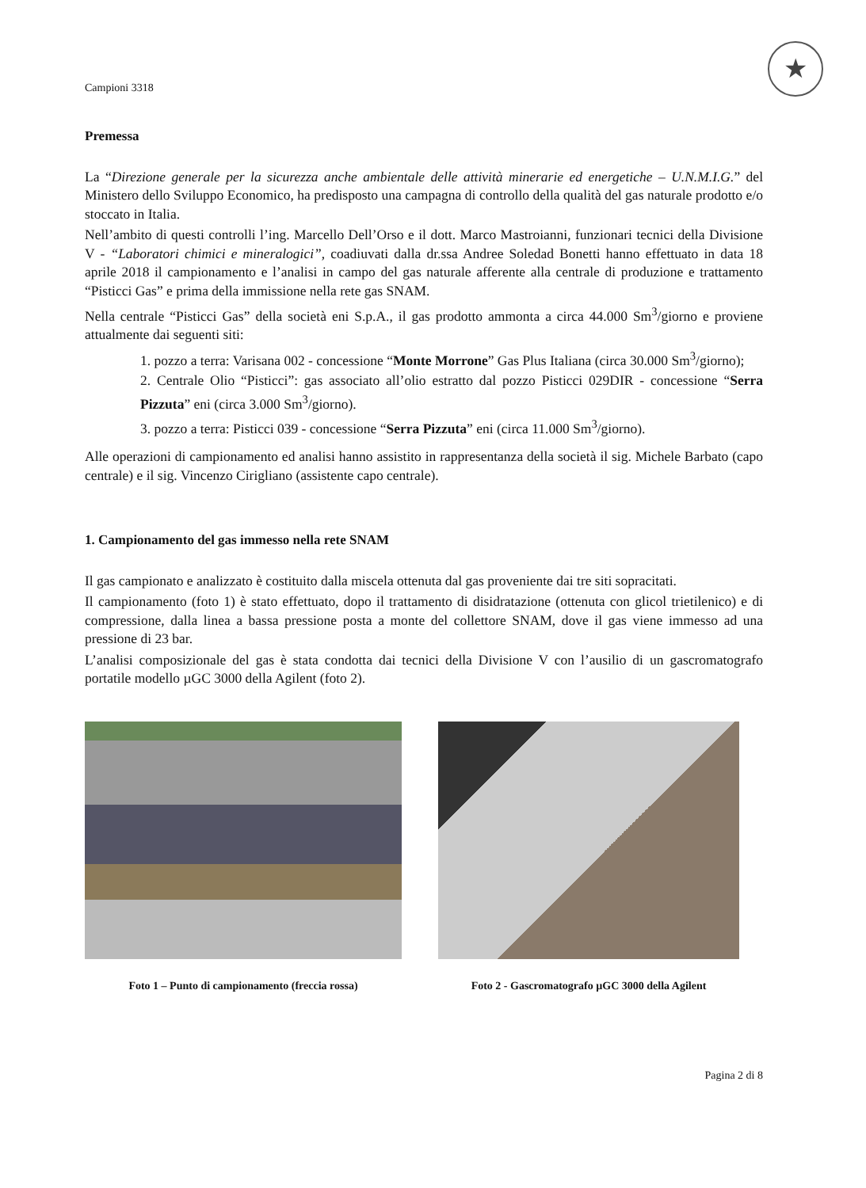Campioni 3318
★
Premessa
La “Direzione generale per la sicurezza anche ambientale delle attività minerarie ed energetiche – U.N.M.I.G.” del Ministero dello Sviluppo Economico, ha predisposto una campagna di controllo della qualità del gas naturale prodotto e/o stoccato in Italia.
Nell’ambito di questi controlli l’ing. Marcello Dell’Orso e il dott. Marco Mastroianni, funzionari tecnici della Divisione V - “Laboratori chimici e mineralogici”, coadiuvati dalla dr.ssa Andree Soledad Bonetti hanno effettuato in data 18 aprile 2018 il campionamento e l’analisi in campo del gas naturale afferente alla centrale di produzione e trattamento “Pisticci Gas” e prima della immissione nella rete gas SNAM.
Nella centrale “Pisticci Gas” della società eni S.p.A., il gas prodotto ammonta a circa 44.000 Sm<sup>3</sup>/giorno e proviene attualmente dai seguenti siti:
1. pozzo a terra: Varisana 002 - concessione “Monte Morrone” Gas Plus Italiana (circa 30.000 Sm<sup>3</sup>/giorno);
2. Centrale Olio “Pisticci”: gas associato all’olio estratto dal pozzo Pisticci 029DIR - concessione “Serra Pizzuta” eni (circa 3.000 Sm<sup>3</sup>/giorno).
3. pozzo a terra: Pisticci 039 - concessione “Serra Pizzuta” eni (circa 11.000 Sm<sup>3</sup>/giorno).
Alle operazioni di campionamento ed analisi hanno assistito in rappresentanza della società il sig. Michele Barbato (capo centrale) e il sig. Vincenzo Cirigliano (assistente capo centrale).
1. Campionamento del gas immesso nella rete SNAM
Il gas campionato e analizzato è costituito dalla miscela ottenuta dal gas proveniente dai tre siti sopracitati.
Il campionamento (foto 1) è stato effettuato, dopo il trattamento di disidratazione (ottenuta con glicol trietilenico) e di compressione, dalla linea a bassa pressione posta a monte del collettore SNAM, dove il gas viene immesso ad una pressione di 23 bar.
L’analisi composizionale del gas è stata condotta dai tecnici della Divisione V con l’ausilio di un gascromatografo portatile modello µGC 3000 della Agilent (foto 2).
Foto 1 – Punto di campionamento (freccia rossa)
Foto 2 - Gascromatografo µGC 3000 della Agilent
Pagina 2 di 8